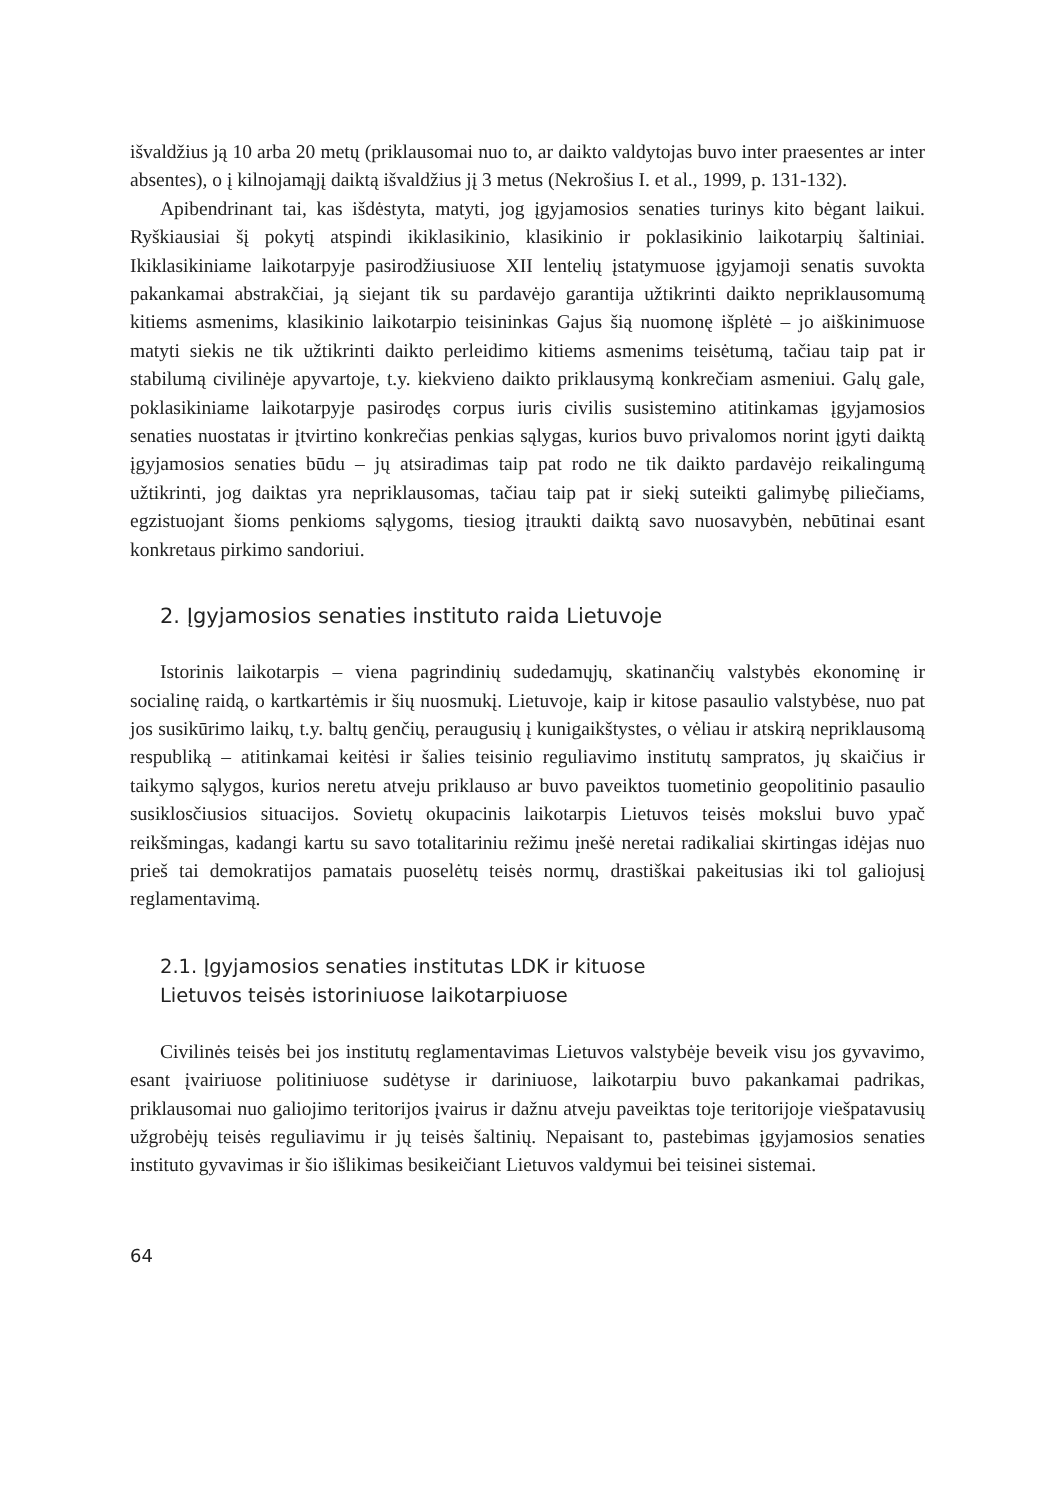išvaldžius ją 10 arba 20 metų (priklausomai nuo to, ar daikto valdytojas buvo inter praesentes ar inter absentes), o į kilnojamąjį daiktą išvaldžius jį 3 metus (Nekrošius I. et al., 1999, p. 131-132).
Apibendrinant tai, kas išdėstyta, matyti, jog įgyjamosios senaties turinys kito bėgant laikui. Ryškiausiai šį pokytį atspindi ikiklasikinio, klasikinio ir poklasikinio laikotarpių šaltiniai. Ikiklasikiniame laikotarpyje pasirodžiusiuose XII lentelių įstatymuose įgyjamoji senatis suvokta pakankamai abstrakčiai, ją siejant tik su pardavėjo garantija užtikrinti daikto nepriklausomumą kitiems asmenims, klasikinio laikotarpio teisininkas Gajus šią nuomonę išplėtė – jo aiškinimuose matyti siekis ne tik užtikrinti daikto perleidimo kitiems asmenims teisėtumą, tačiau taip pat ir stabilumą civilinėje apyvartoje, t.y. kiekvieno daikto priklausymą konkrečiam asmeniui. Galų gale, poklasikiniame laikotarpyje pasirodęs corpus iuris civilis susistemino atitinkamas įgyjamosios senaties nuostatas ir įtvirtino konkrečias penkias sąlygas, kurios buvo privalomos norint įgyti daiktą įgyjamosios senaties būdu – jų atsiradimas taip pat rodo ne tik daikto pardavėjo reikalingumą užtikrinti, jog daiktas yra nepriklausomas, tačiau taip pat ir siekį suteikti galimybę piliečiams, egzistuojant šioms penkioms sąlygoms, tiesiog įtraukti daiktą savo nuosavybėn, nebūtinai esant konkretaus pirkimo sandoriui.
2. Įgyjamosios senaties instituto raida Lietuvoje
Istorinis laikotarpis – viena pagrindinių sudedamųjų, skatinančių valstybės ekonominę ir socialinę raidą, o kartkartėmis ir šių nuosmukį. Lietuvoje, kaip ir kitose pasaulio valstybėse, nuo pat jos susikūrimo laikų, t.y. baltų genčių, peraugusių į kunigaikštystes, o vėliau ir atskirą nepriklausomą respubliką – atitinkamai keitėsi ir šalies teisinio reguliavimo institutų sampratos, jų skaičius ir taikymo sąlygos, kurios neretu atveju priklauso ar buvo paveiktos tuometinio geopolitinio pasaulio susiklosčiusios situacijos. Sovietų okupacinis laikotarpis Lietuvos teisės mokslui buvo ypač reikšmingas, kadangi kartu su savo totalitariniu režimu įnešė neretai radikaliai skirtingas idėjas nuo prieš tai demokratijos pamatais puoselėtų teisės normų, drastiškai pakeitusias iki tol galiojusį reglamentavimą.
2.1. Įgyjamosios senaties institutas LDK ir kituose
Lietuvos teisės istoriniuose laikotarpiuose
Civilinės teisės bei jos institutų reglamentavimas Lietuvos valstybėje beveik visu jos gyvavimo, esant įvairiuose politiniuose sudėtyse ir dariniuose, laikotarpiu buvo pakankamai padrikas, priklausomai nuo galiojimo teritorijos įvairus ir dažnu atveju paveiktas toje teritorijoje viešpatavusių užgrobėjų teisės reguliavimu ir jų teisės šaltinių. Nepaisant to, pastebimas įgyjamosios senaties instituto gyvavimas ir šio išlikimas besikeičiant Lietuvos valdymui bei teisinei sistemai.
64